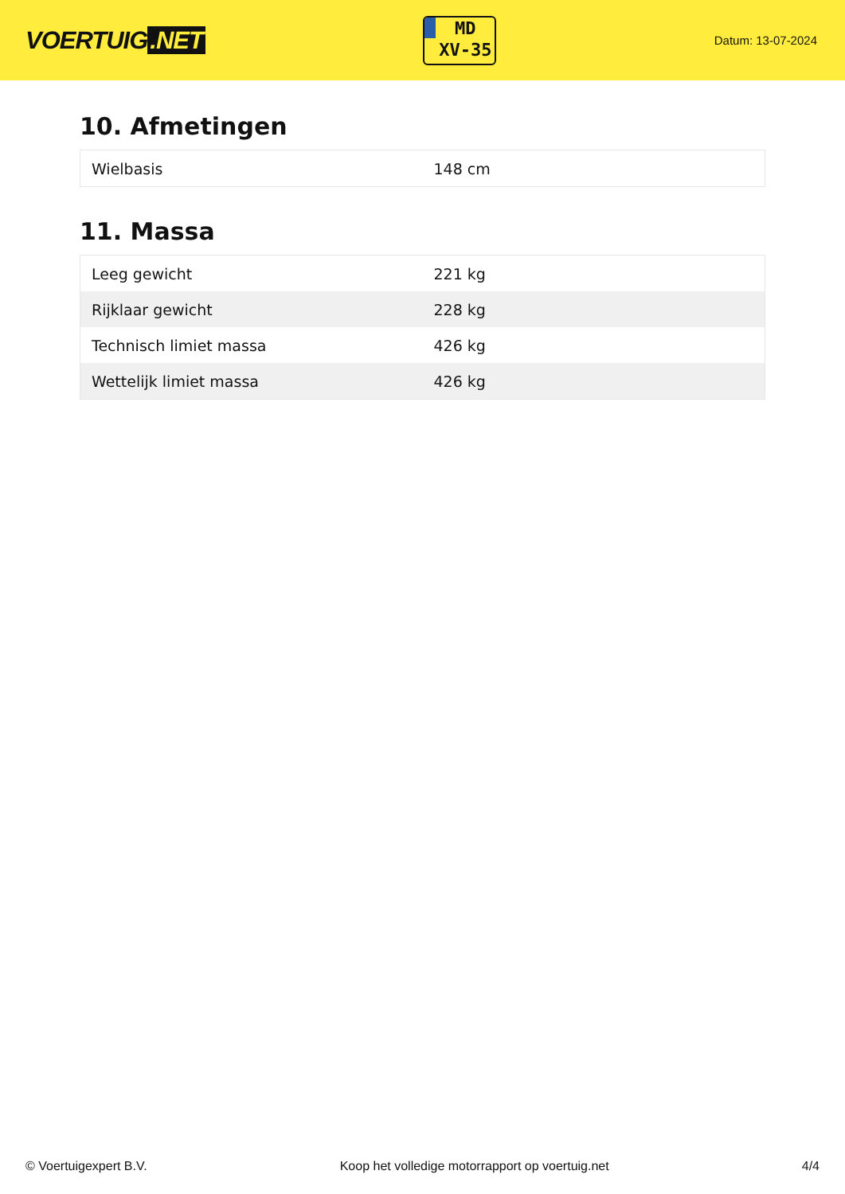VOERTUIG.NET
MD
XV-35
Datum: 13-07-2024
10. Afmetingen
| Wielbasis | 148 cm |
11. Massa
| Leeg gewicht | 221 kg |
| Rijklaar gewicht | 228 kg |
| Technisch limiet massa | 426 kg |
| Wettelijk limiet massa | 426 kg |
© Voertuigexpert B.V. Koop het volledige motorrapport op voertuig.net 4/4